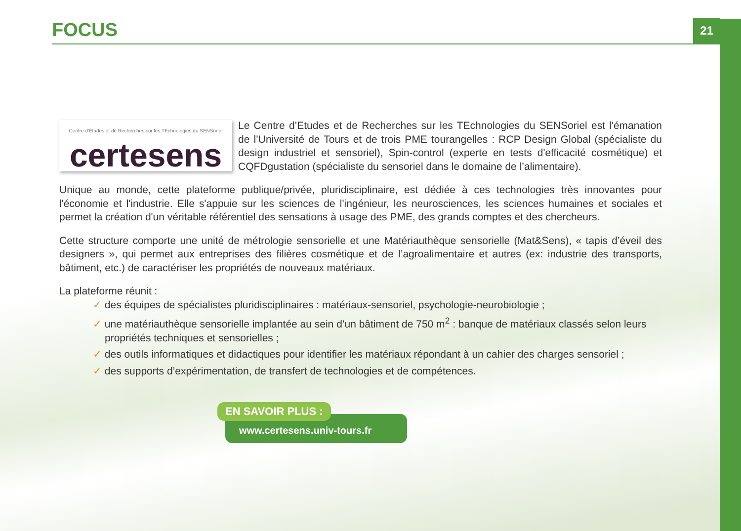FOCUS
21
Centre d'Études et de Recherches sur les TEchnologies du SENSoriel
certesens
Le Centre d’Etudes et de Recherches sur les TEchnologies du SENSoriel est l'émanation de l’Université de Tours et de trois PME tourangelles : RCP Design Global (spécialiste du design industriel et sensoriel), Spin-control (experte en tests d'efficacité cosmétique) et CQFDgustation (spécialiste du sensoriel dans le domaine de l’alimentaire).
Unique au monde, cette plateforme publique/privée, pluridisciplinaire, est dédiée à ces technologies très innovantes pour l'économie et l'industrie. Elle s'appuie sur les sciences de l'ingénieur, les neurosciences, les sciences humaines et sociales et permet la création d'un véritable référentiel des sensations à usage des PME, des grands comptes et des chercheurs.
Cette structure comporte une unité de métrologie sensorielle et une Matériauthèque sensorielle (Mat&Sens), « tapis d’éveil des designers », qui permet aux entreprises des filières cosmétique et de l’agroalimentaire et autres (ex: industrie des transports, bâtiment, etc.) de caractériser les propriétés de nouveaux matériaux.
La plateforme réunit :
✓ des équipes de spécialistes pluridisciplinaires : matériaux-sensoriel, psychologie-neurobiologie ;
✓ une matériauthèque sensorielle implantée au sein d’un bâtiment de 750 m<sup>2</sup> : banque de matériaux classés selon leurs propriétés techniques et sensorielles ;
✓ des outils informatiques et didactiques pour identifier les matériaux répondant à un cahier des charges sensoriel ;
✓ des supports d’expérimentation, de transfert de technologies et de compétences.
EN SAVOIR PLUS :
www.certesens.univ-tours.fr